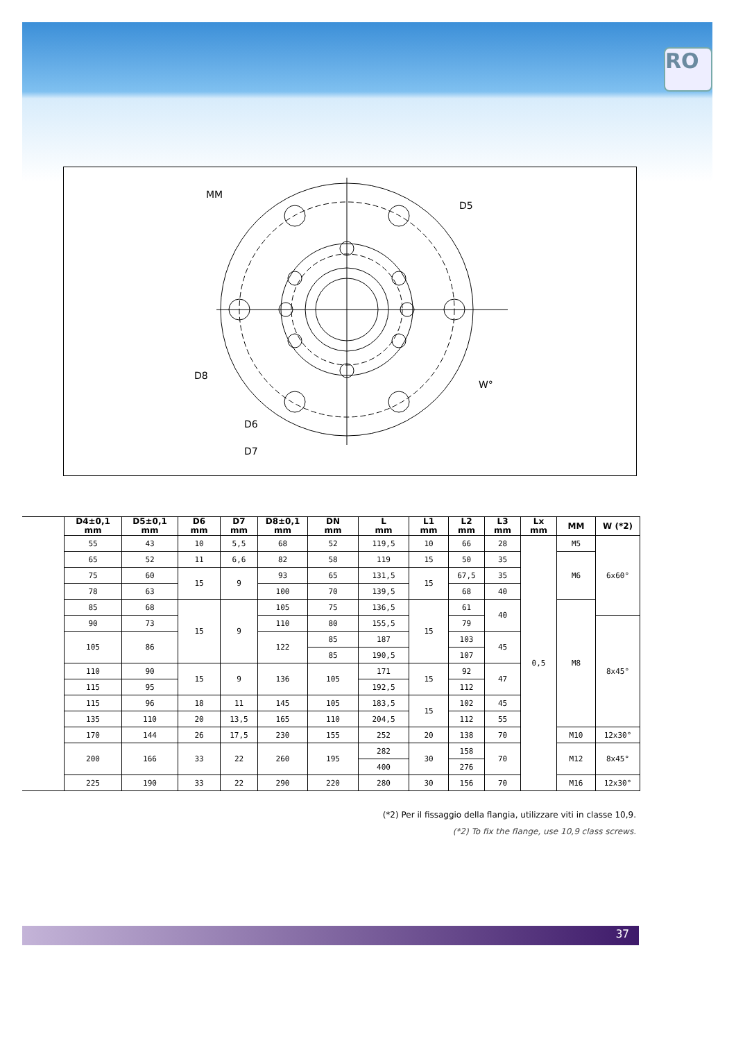RO
MM
D5
D8
D6
D7
W°
| | D4±0,1 mm | D5±0,1 mm | D6 mm | D7 mm | D8±0,1 mm | DN mm | L mm | L1 mm | L2 mm | L3 mm | Lx mm | MM | W (*2) |
| | 55 | 43 | 10 | 5,5 | 68 | 52 | 119,5 | 10 | 66 | 28 | 0,5 | M5 | 6x60° |
| | 65 | 52 | 11 | 6,6 | 82 | 58 | 119 | 15 | 50 | 35 | | M6 | |
| | 75 | 60 | 15 | 9 | 93 | 65 | 131,5 | 15 | 67,5 | 35 | | | |
| | 78 | 63 | | | 100 | 70 | 139,5 | | 68 | 40 | | | |
| | 85 | 68 | 15 | 9 | 105 | 75 | 136,5 | 15 | 61 | 40 | | M8 | |
| | 90 | 73 | | | 110 | 80 | 155,5 | | 79 | | | | 8x45° |
| | 105 | 86 | | | 122 | 85 | 187 | | 103 | 45 | | | |
| | | | | | | 85 | 190,5 | | 107 | | | | |
| | 110 | 90 | 15 | 9 | 136 | 105 | 171 | 15 | 92 | 47 | | | |
| | 115 | 95 | | | | | 192,5 | | 112 | | | | |
| | 115 | 96 | 18 | 11 | 145 | 105 | 183,5 | 15 | 102 | 45 | | | |
| | 135 | 110 | 20 | 13,5 | 165 | 110 | 204,5 | | 112 | 55 | | | |
| | 170 | 144 | 26 | 17,5 | 230 | 155 | 252 | 20 | 138 | 70 | | M10 | 12x30° |
| | 200 | 166 | 33 | 22 | 260 | 195 | 282 | 30 | 158 | 70 | | M12 | 8x45° |
| | | | | | | | 400 | | 276 | | | | |
| | 225 | 190 | 33 | 22 | 290 | 220 | 280 | 30 | 156 | 70 | | M16 | 12x30° |
(*2) Per il fissaggio della flangia, utilizzare viti in classe 10,9.
(*2) To fix the flange, use 10,9 class screws.
37